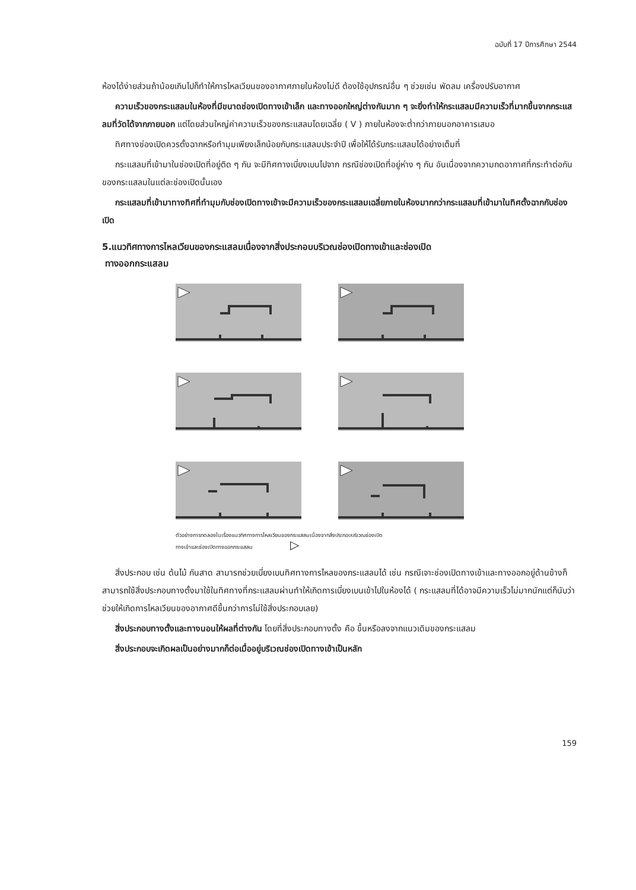ฉบับที่ 17 ปีการศึกษา 2544
ห้องได้ง่ายส่วนถ้าน้อยเกินไปก็ทำให้การไหลเวียนของอากาศภายในห้องไม่ดี ต้องใช้อุปกรณ์อื่น ๆ ช่วยเช่น พัดลม เครื่องปรับอากาศ
ความเร็วของกระแสลมในห้องที่มีขนาดช่องเปิดทางเข้าเล็ก และทางออกใหญ่ต่างกันมาก ๆ จะยิ่งทำให้กระแสลมมีความเร็วที่มากขึ้นจากกระแสลมที่วัดได้จากภายนอก แต่โดยส่วนใหญ่ค่าความเร็วของกระแสลมโดยเฉลี่ย ( V ) ภายในห้องจะต่ำกว่าภายนอกอาคารเสมอ
ทิศทางช่องเปิดควรตั้งฉากหรือทำมุมเพียงเล็กน้อยกับกระแสลมประจำปี เพื่อให้ได้รับกระแสลมได้อย่างเต็มที่
กระแสลมที่เข้ามาในช่องเปิดที่อยู่ติด ๆ กัน จะมีทิศทางเบี่ยงเบนไปจาก กรณีช่องเปิดที่อยู่ห่าง ๆ กัน อันเนื่องจากความกดอากาศที่กระทำต่อกันของกระแสลมในแต่ละช่องเปิดนั้นเอง
กระแสลมที่เข้ามาทางทิศที่ทำมุมกับช่องเปิดทางเข้าจะมีความเร็วของกระแสลมเฉลี่ยภายในห้องมากกว่ากระแสลมที่เข้ามาในทิศตั้งฉากกับช่องเปิด
5.แนวทิศทางการไหลเวียนของกระแสลมเนื่องจากสิ่งประกอบบริเวณช่องเปิดทางเข้าและช่องเปิด
ทางออกกระแสลม
ตัวอย่างการทดลองในเรื่องแนวทิศทางการไหลเวียนของกระแสลมเนื่องจากสิ่งประกอบบริเวณช่องเปิด
ทางเข้าและช่องเปิดทางออกกระแสลม ▷
สิ่งประกอบ เช่น ต้นไม้ กันสาด สามารถช่วยเบี่ยงเบนทิศทางการไหลของกระแสลมได้ เช่น กรณีเจาะช่องเปิดทางเข้าและทางออกอยู่ด้านข้างก็สามารถใช้สิ่งประกอบทางตั้งมาใช้ในทิศทางที่กระแสลมผ่านทำให้เกิดการเบี่ยงเบนเข้าไปในห้องได้ ( กระแสลมที่ได้อาจมีความเร็วไม่มากนักแต่ก็นับว่าช่วยให้เกิดการไหลเวียนของอากาศดีขึ้นกว่าการไม่ใช้สิ่งประกอบเลย)
สิ่งประกอบทางตั้งและทางนอนให้ผลที่ต่างกัน โดยที่สิ่งประกอบทางตั้ง คือ ขึ้นหรือลงจากแนวเดิมของกระแสลม
สิ่งประกอบจะเกิดผลเป็นอย่างมากก็ต่อเมื่ออยู่บริเวณช่องเปิดทางเข้าเป็นหลัก
159